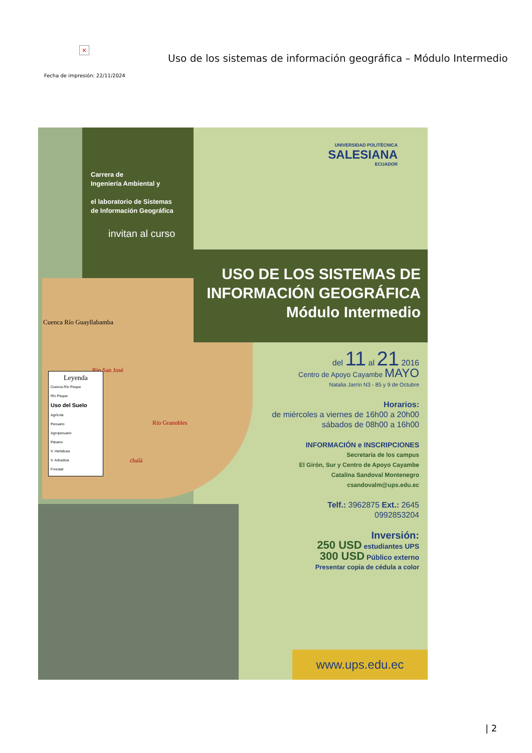×
Uso de los sistemas de información geográfica – Módulo Intermedio
Fecha de impresión: 22/11/2024
Cuenca Río Guayllabamba
Río San José
Río Granobles
chalá
Leyenda
Cuenca Río Pisque
Río Pisque
Uso del Suelo
Agrícola
Pecuario
Agropecuario
Páramo
V. Herbácea
V. Arbustiva
Forestal
Carrera de
Ingeniería Ambiental y
el laboratorio de Sistemas
de Información Geográfica
invitan al curso
UNIVERSIDAD POLITÉCNICA
SALESIANA
ECUADOR
USO DE LOS SISTEMAS DE
INFORMACIÓN GEOGRÁFICA
Módulo Intermedio
del 11 al 21 2016
Centro de Apoyo Cayambe MAYO
Natalia Jarrín N3 - 85 y 9 de Octubre
Horarios:
de miércoles a viernes de 16h00 a 20h00
sábados de 08h00 a 16h00
INFORMACIÓN e INSCRIPCIONES
Secretaría de los campus
El Girón, Sur y Centro de Apoyo Cayambe
Catalina Sandoval Montenegro
csandovalm@ups.edu.ec
Telf.: 3962875 Ext.: 2645
0992853204
Inversión:
250 USD estudiantes UPS
300 USD Público externo
Presentar copia de cédula a color
www.ups.edu.ec
| 2